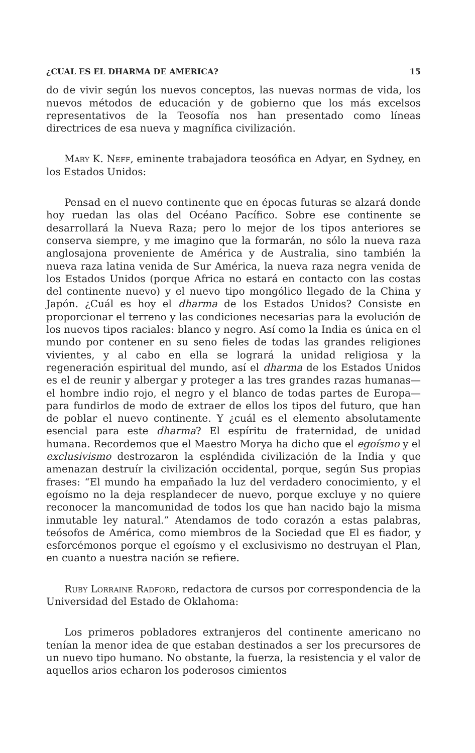¿CUAL ES EL DHARMA DE AMERICA? 15
do de vivir según los nuevos conceptos, las nuevas normas de vida, los nuevos métodos de educación y de gobierno que los más excelsos representativos de la Teosofía nos han presentado como líneas directrices de esa nueva y magnífica civilización.
Mary K. Neff, eminente trabajadora teosófica en Adyar, en Sydney, en los Estados Unidos:
Pensad en el nuevo continente que en épocas futuras se alzará donde hoy ruedan las olas del Océano Pacífico. Sobre ese continente se desarrollará la Nueva Raza; pero lo mejor de los tipos anteriores se conserva siempre, y me imagino que la formarán, no sólo la nueva raza anglosajona proveniente de América y de Australia, sino también la nueva raza latina venida de Sur América, la nueva raza negra venida de los Estados Unidos (porque Africa no estará en contacto con las costas del continente nuevo) y el nuevo tipo mongólico llegado de la China y Japón. ¿Cuál es hoy el dharma de los Estados Unidos? Consiste en proporcionar el terreno y las condiciones necesarias para la evolución de los nuevos tipos raciales: blanco y negro. Así como la India es única en el mundo por contener en su seno fieles de todas las grandes religiones vivientes, y al cabo en ella se logrará la unidad religiosa y la regeneración espiritual del mundo, así el dharma de los Estados Unidos es el de reunir y albergar y proteger a las tres grandes razas humanas—el hombre indio rojo, el negro y el blanco de todas partes de Europa—para fundirlos de modo de extraer de ellos los tipos del futuro, que han de poblar el nuevo continente. Y ¿cuál es el elemento absolutamente esencial para este dharma? El espíritu de fraternidad, de unidad humana. Recordemos que el Maestro Morya ha dicho que el egoísmo y el exclusivismo destrozaron la espléndida civilización de la India y que amenazan destruír la civilización occidental, porque, según Sus propias frases: “El mundo ha empañado la luz del verdadero conocimiento, y el egoísmo no la deja resplandecer de nuevo, porque excluye y no quiere reconocer la mancomunidad de todos los que han nacido bajo la misma inmutable ley natural.” Atendamos de todo corazón a estas palabras, teósofos de América, como miembros de la Sociedad que El es fiador, y esforcémonos porque el egoísmo y el exclusivismo no destruyan el Plan, en cuanto a nuestra nación se refiere.
Ruby Lorraine Radford, redactora de cursos por correspondencia de la Universidad del Estado de Oklahoma:
Los primeros pobladores extranjeros del continente americano no tenían la menor idea de que estaban destinados a ser los precursores de un nuevo tipo humano. No obstante, la fuerza, la resistencia y el valor de aquellos arios echaron los poderosos cimientos